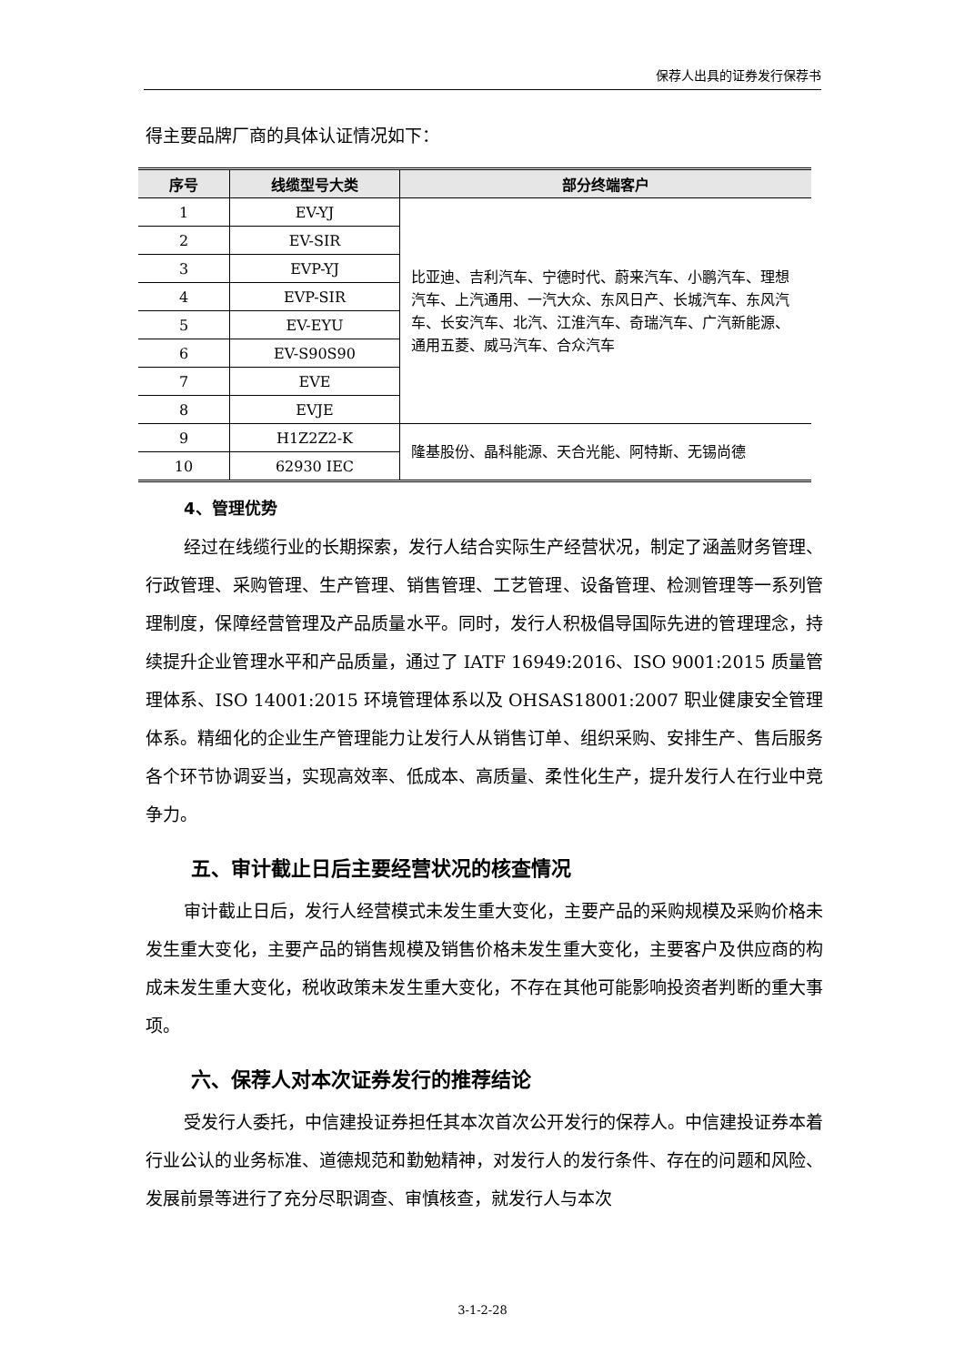保荐人出具的证券发行保荐书
得主要品牌厂商的具体认证情况如下：
| 序号 | 线缆型号大类 | 部分终端客户 |
| --- | --- | --- |
| 1 | EV-YJ | 比亚迪、吉利汽车、宁德时代、蔚来汽车、小鹏汽车、理想汽车、上汽通用、一汽大众、东风日产、长城汽车、东风汽车、长安汽车、北汽、江淮汽车、奇瑞汽车、广汽新能源、通用五菱、威马汽车、合众汽车 |
| 2 | EV-SIR | |
| 3 | EVP-YJ | |
| 4 | EVP-SIR | |
| 5 | EV-EYU | |
| 6 | EV-S90S90 | |
| 7 | EVE | |
| 8 | EVJE | |
| 9 | H1Z2Z2-K | 隆基股份、晶科能源、天合光能、阿特斯、无锡尚德 |
| 10 | 62930 IEC | |
4、管理优势
经过在线缆行业的长期探索，发行人结合实际生产经营状况，制定了涵盖财务管理、行政管理、采购管理、生产管理、销售管理、工艺管理、设备管理、检测管理等一系列管理制度，保障经营管理及产品质量水平。同时，发行人积极倡导国际先进的管理理念，持续提升企业管理水平和产品质量，通过了 IATF 16949:2016、ISO 9001:2015 质量管理体系、ISO 14001:2015 环境管理体系以及 OHSAS18001:2007 职业健康安全管理体系。精细化的企业生产管理能力让发行人从销售订单、组织采购、安排生产、售后服务各个环节协调妥当，实现高效率、低成本、高质量、柔性化生产，提升发行人在行业中竞争力。
五、审计截止日后主要经营状况的核查情况
审计截止日后，发行人经营模式未发生重大变化，主要产品的采购规模及采购价格未发生重大变化，主要产品的销售规模及销售价格未发生重大变化，主要客户及供应商的构成未发生重大变化，税收政策未发生重大变化，不存在其他可能影响投资者判断的重大事项。
六、保荐人对本次证券发行的推荐结论
受发行人委托，中信建投证券担任其本次首次公开发行的保荐人。中信建投证券本着行业公认的业务标准、道德规范和勤勉精神，对发行人的发行条件、存在的问题和风险、发展前景等进行了充分尽职调查、审慎核查，就发行人与本次
3-1-2-28